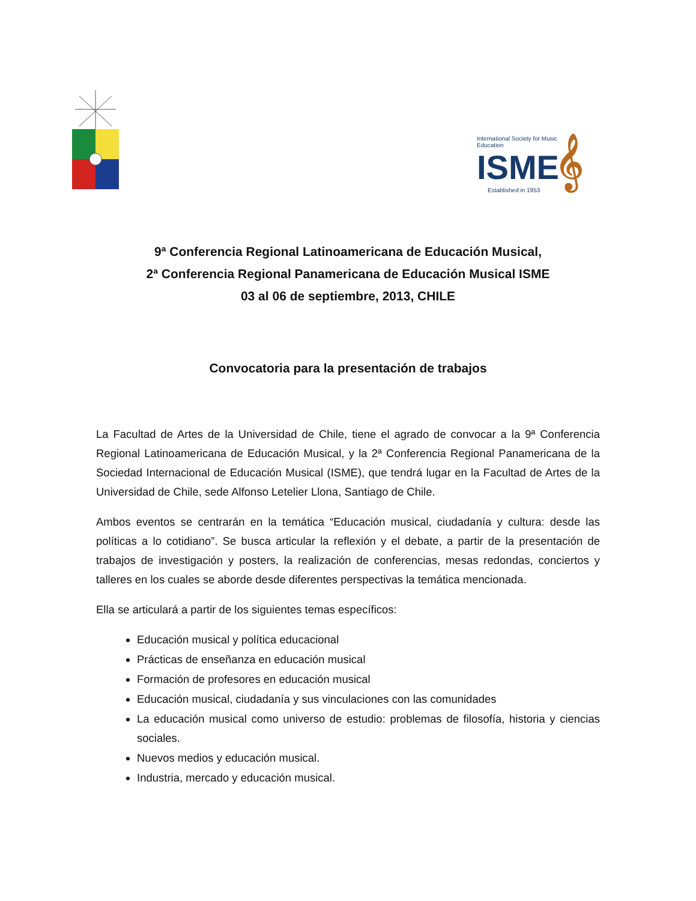International Society for Music Education
ISME𝄞
Established in 1953
9ª Conferencia Regional Latinoamericana de Educación Musical,
2ª Conferencia Regional Panamericana de Educación Musical ISME
03 al 06 de septiembre, 2013, CHILE
Convocatoria para la presentación de trabajos
La Facultad de Artes de la Universidad de Chile, tiene el agrado de convocar a la 9ª Conferencia Regional Latinoamericana de Educación Musical, y la 2ª Conferencia Regional Panamericana de la Sociedad Internacional de Educación Musical (ISME), que tendrá lugar en la Facultad de Artes de la Universidad de Chile, sede Alfonso Letelier Llona, Santiago de Chile.
Ambos eventos se centrarán en la temática “Educación musical, ciudadanía y cultura: desde las políticas a lo cotidiano”. Se busca articular la reflexión y el debate, a partir de la presentación de trabajos de investigación y posters, la realización de conferencias, mesas redondas, conciertos y talleres en los cuales se aborde desde diferentes perspectivas la temática mencionada.
Ella se articulará a partir de los siguientes temas específicos:
Educación musical y política educacional
Prácticas de enseñanza en educación musical
Formación de profesores en educación musical
Educación musical, ciudadanía y sus vinculaciones con las comunidades
La educación musical como universo de estudio: problemas de filosofía, historia y ciencias sociales.
Nuevos medios y educación musical.
Industria, mercado y educación musical.